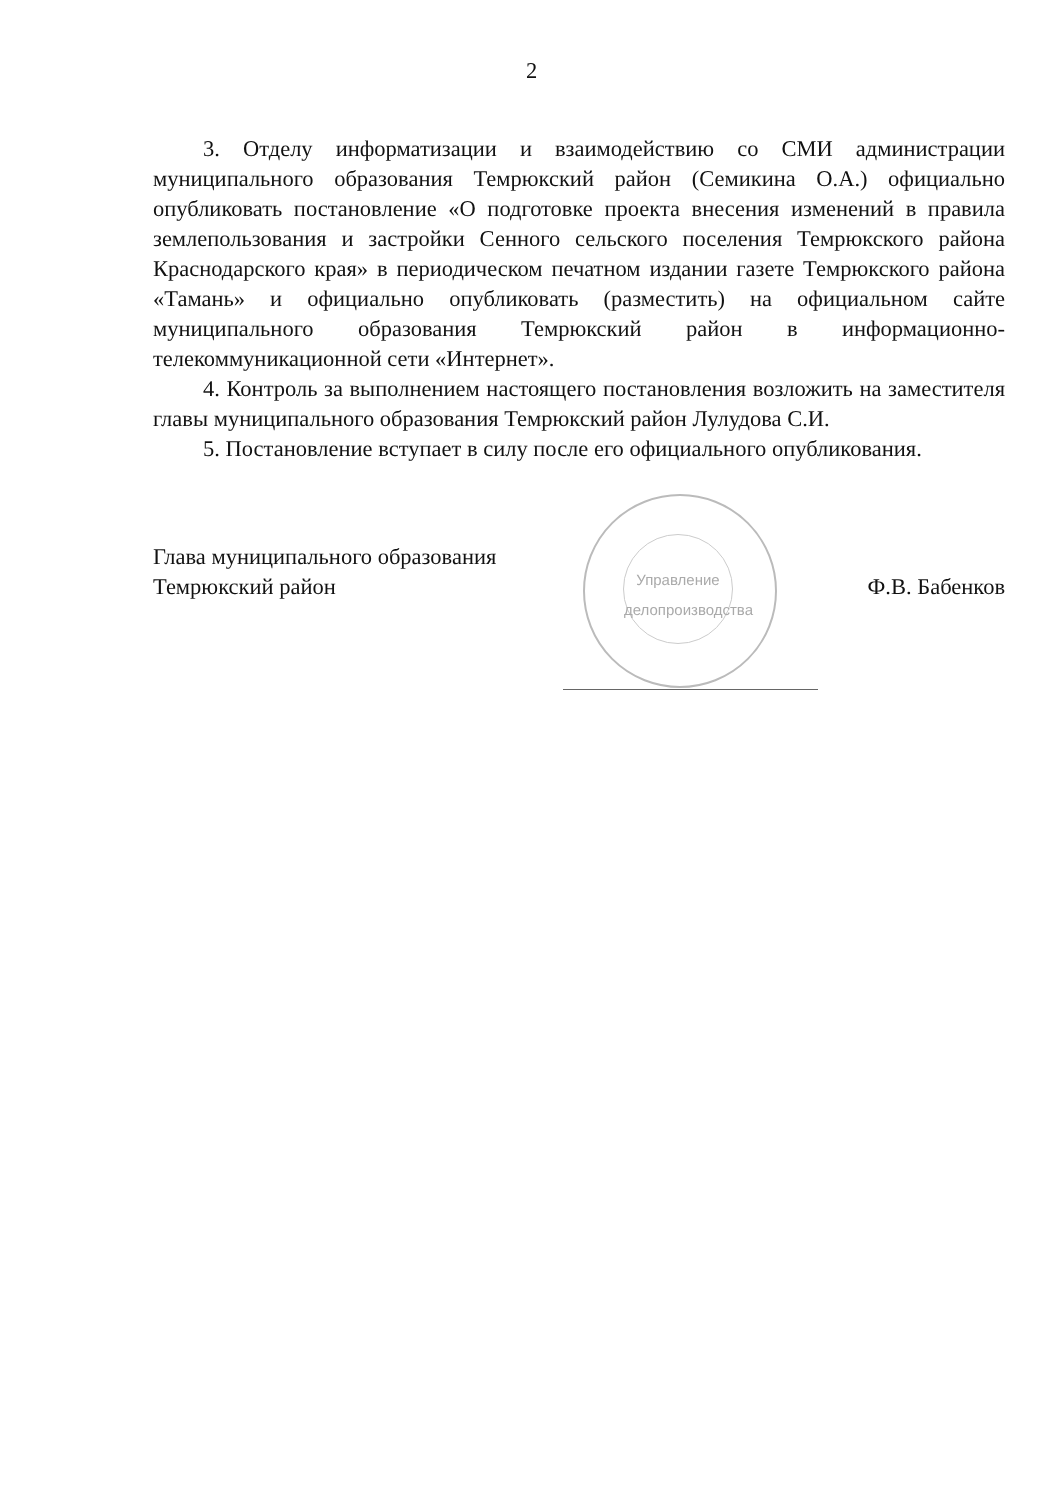2
3. Отделу информатизации и взаимодействию со СМИ администрации муниципального образования Темрюкский район (Семикина О.А.) официально опубликовать постановление «О подготовке проекта внесения изменений в правила землепользования и застройки Сенного сельского поселения Темрюкского района Краснодарского края» в периодическом печатном издании газете Темрюкского района «Тамань» и официально опубликовать (разместить) на официальном сайте муниципального образования Темрюкский район в информационно-телекоммуникационной сети «Интернет».
4. Контроль за выполнением настоящего постановления возложить на заместителя главы муниципального образования Темрюкский район Лулудова С.И.
5. Постановление вступает в силу после его официального опубликования.
Глава муниципального образования
Темрюкский район
Управление делопроизводства
Ф.В. Бабенков